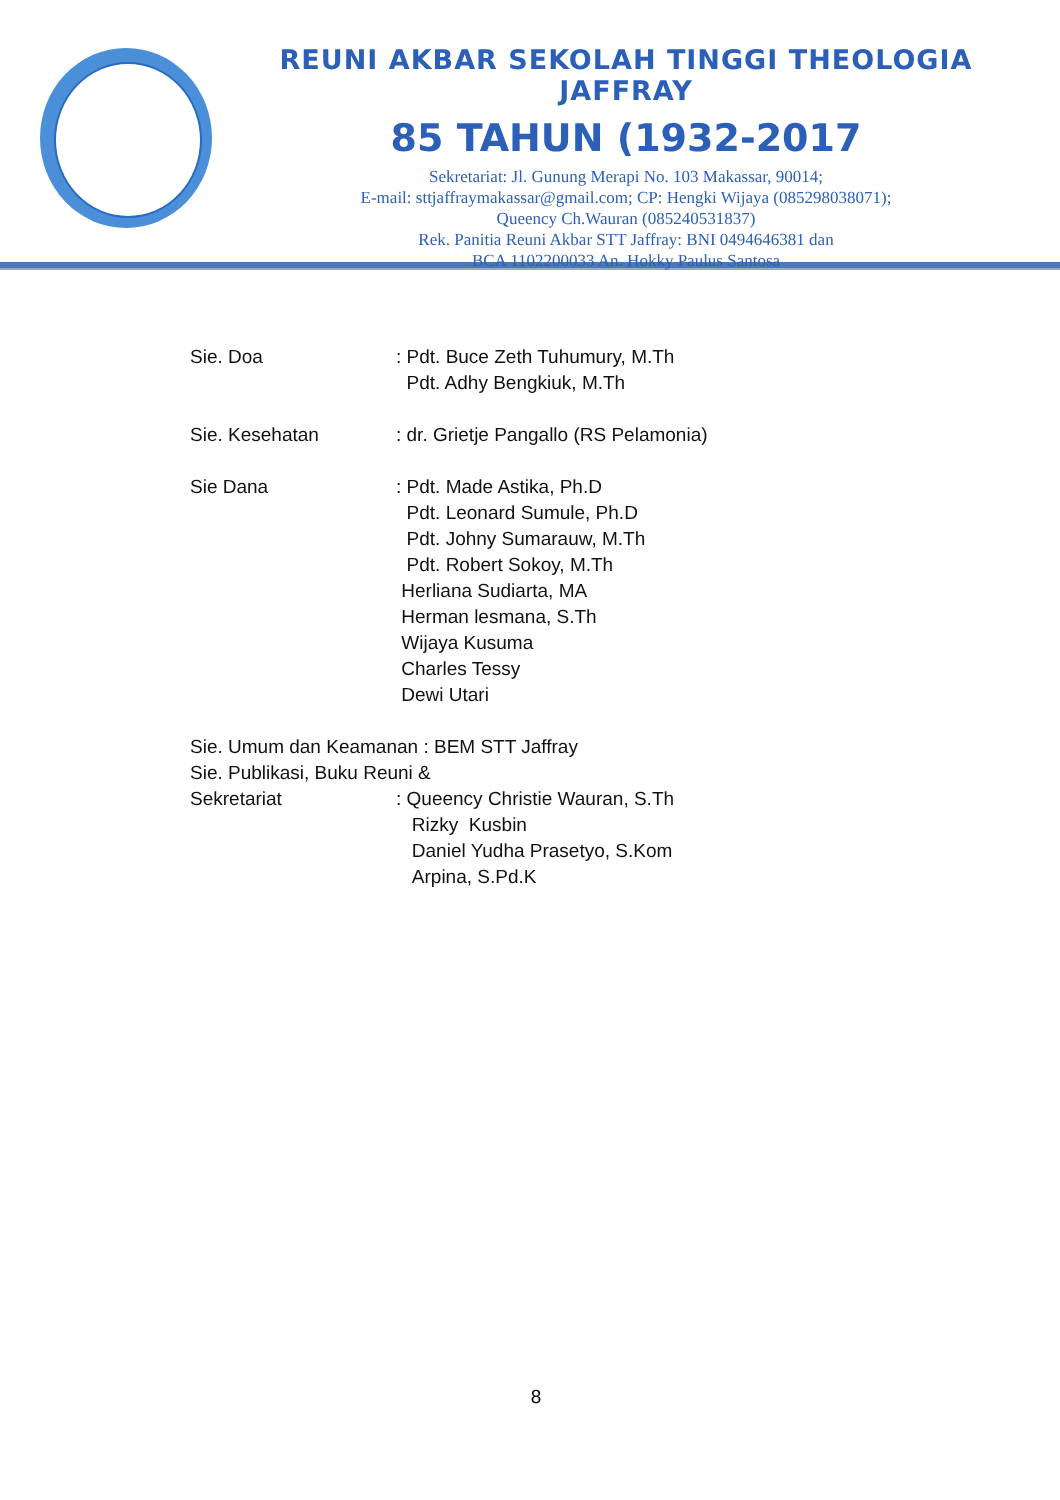REUNI AKBAR SEKOLAH TINGGI THEOLOGIA JAFFRAY
85 TAHUN (1932-2017
Sekretariat: Jl. Gunung Merapi No. 103 Makassar, 90014;
E-mail: sttjaffraymakassar@gmail.com; CP: Hengki Wijaya (085298038071);
Queency Ch.Wauran (085240531837)
Rek. Panitia Reuni Akbar STT Jaffray: BNI 0494646381 dan
BCA 1102200033 An. Hokky Paulus Santosa
Sie. Doa : Pdt. Buce Zeth Tuhumury, M.Th
Pdt. Adhy Bengkiuk, M.Th
Sie. Kesehatan : dr. Grietje Pangallo (RS Pelamonia)
Sie Dana : Pdt. Made Astika, Ph.D
Pdt. Leonard Sumule, Ph.D
Pdt. Johny Sumarauw, M.Th
Pdt. Robert Sokoy, M.Th
Herliana Sudiarta, MA
Herman lesmana, S.Th
Wijaya Kusuma
Charles Tessy
Dewi Utari
Sie. Umum dan Keamanan : BEM STT Jaffray
Sie. Publikasi, Buku Reuni &
Sekretariat : Queency Christie Wauran, S.Th
Rizky Kusbin
Daniel Yudha Prasetyo, S.Kom
Arpina, S.Pd.K
8